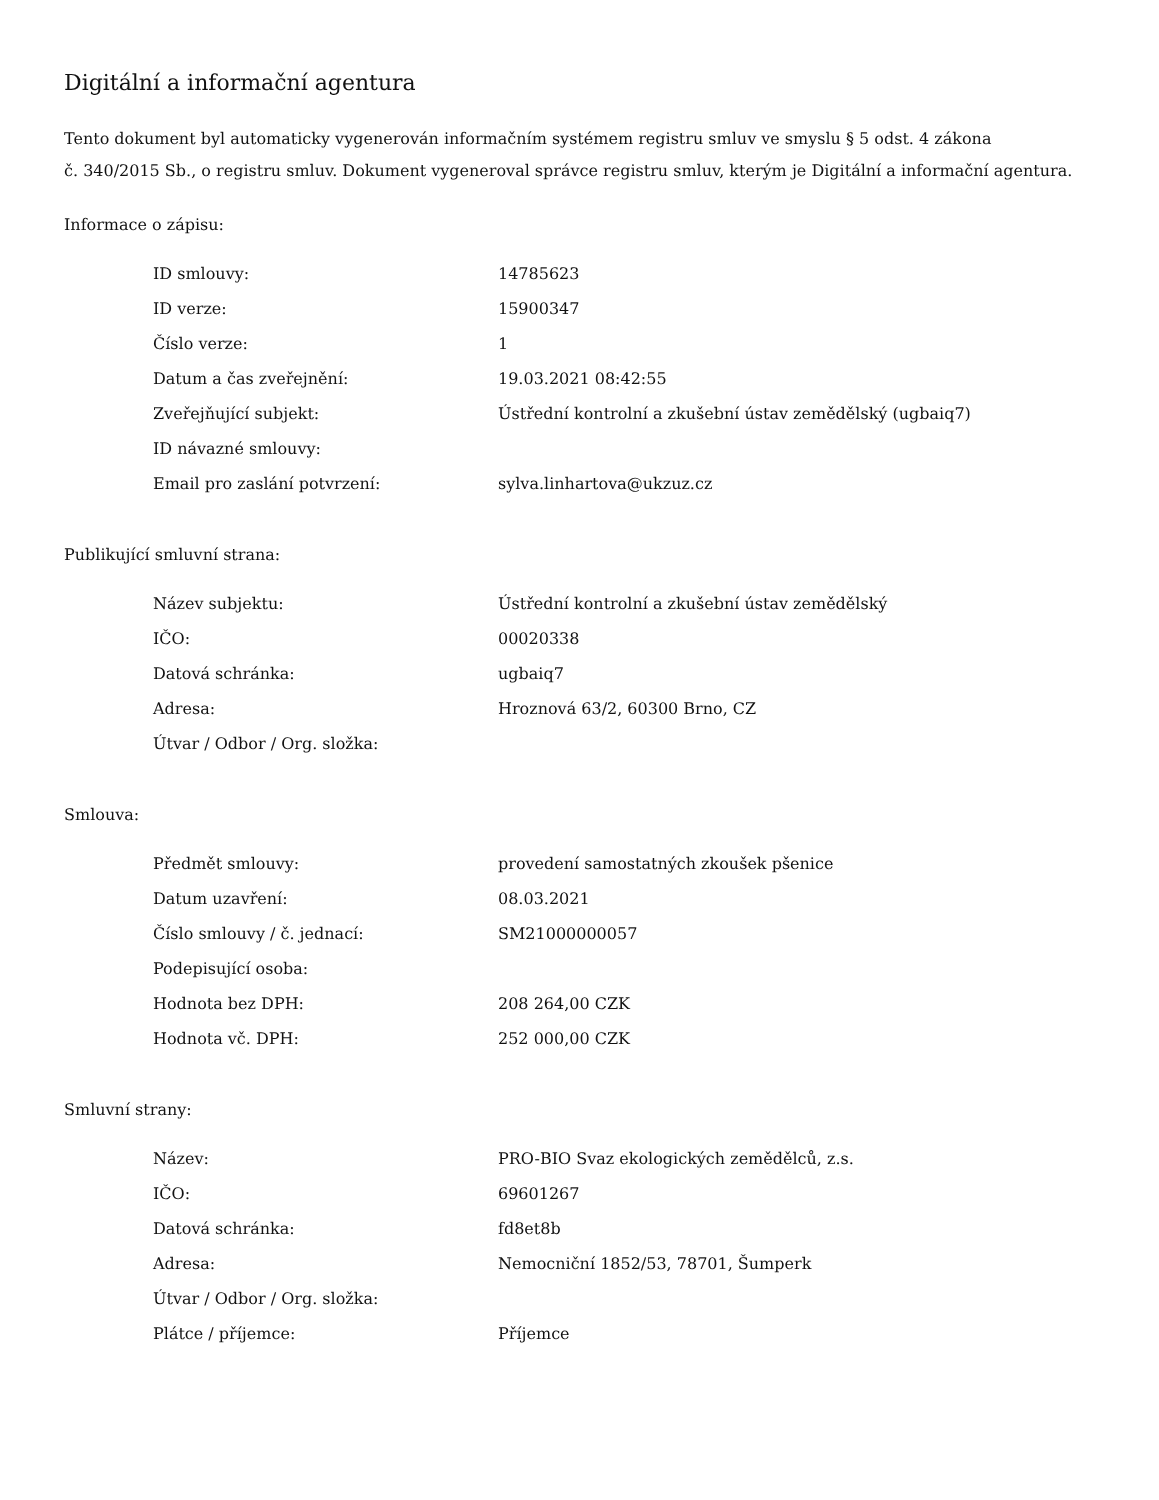Digitální a informační agentura
Tento dokument byl automaticky vygenerován informačním systémem registru smluv ve smyslu § 5 odst. 4 zákona
č. 340/2015 Sb., o registru smluv. Dokument vygeneroval správce registru smluv, kterým je Digitální a informační agentura.
Informace o zápisu:
| ID smlouvy: | 14785623 |
| ID verze: | 15900347 |
| Číslo verze: | 1 |
| Datum a čas zveřejnění: | 19.03.2021 08:42:55 |
| Zveřejňující subjekt: | Ústřední kontrolní a zkušební ústav zemědělský (ugbaiq7) |
| ID návazné smlouvy: | |
| Email pro zaslání potvrzení: | sylva.linhartova@ukzuz.cz |
Publikující smluvní strana:
| Název subjektu: | Ústřední kontrolní a zkušební ústav zemědělský |
| IČO: | 00020338 |
| Datová schránka: | ugbaiq7 |
| Adresa: | Hroznová 63/2, 60300 Brno, CZ |
| Útvar / Odbor / Org. složka: | |
Smlouva:
| Předmět smlouvy: | provedení samostatných zkoušek pšenice |
| Datum uzavření: | 08.03.2021 |
| Číslo smlouvy / č. jednací: | SM21000000057 |
| Podepisující osoba: | |
| Hodnota bez DPH: | 208 264,00 CZK |
| Hodnota vč. DPH: | 252 000,00 CZK |
Smluvní strany:
| Název: | PRO-BIO Svaz ekologických zemědělců, z.s. |
| IČO: | 69601267 |
| Datová schránka: | fd8et8b |
| Adresa: | Nemocniční 1852/53, 78701, Šumperk |
| Útvar / Odbor / Org. složka: | |
| Plátce / příjemce: | Příjemce |